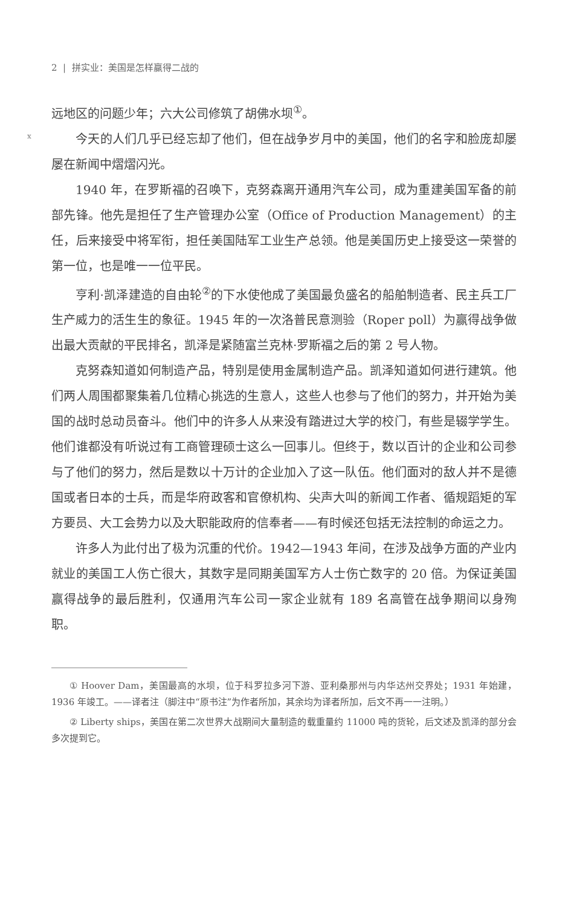x
2 | 拼实业：美国是怎样赢得二战的
远地区的问题少年；六大公司修筑了胡佛水坝<sup>①</sup>。
今天的人们几乎已经忘却了他们，但在战争岁月中的美国，他们的名字和脸庞却屡屡在新闻中熠熠闪光。
1940 年，在罗斯福的召唤下，克努森离开通用汽车公司，成为重建美国军备的前部先锋。他先是担任了生产管理办公室（Office of Production Management）的主任，后来接受中将军衔，担任美国陆军工业生产总领。他是美国历史上接受这一荣誉的第一位，也是唯一一位平民。
亨利·凯泽建造的自由轮<sup>②</sup>的下水使他成了美国最负盛名的船舶制造者、民主兵工厂生产威力的活生生的象征。1945 年的一次洛普民意测验（Roper poll）为赢得战争做出最大贡献的平民排名，凯泽是紧随富兰克林·罗斯福之后的第 2 号人物。
克努森知道如何制造产品，特别是使用金属制造产品。凯泽知道如何进行建筑。他们两人周围都聚集着几位精心挑选的生意人，这些人也参与了他们的努力，并开始为美国的战时总动员奋斗。他们中的许多人从来没有踏进过大学的校门，有些是辍学学生。他们谁都没有听说过有工商管理硕士这么一回事儿。但终于，数以百计的企业和公司参与了他们的努力，然后是数以十万计的企业加入了这一队伍。他们面对的敌人并不是德国或者日本的士兵，而是华府政客和官僚机构、尖声大叫的新闻工作者、循规蹈矩的军方要员、大工会势力以及大职能政府的信奉者——有时候还包括无法控制的命运之力。
许多人为此付出了极为沉重的代价。1942—1943 年间，在涉及战争方面的产业内就业的美国工人伤亡很大，其数字是同期美国军方人士伤亡数字的 20 倍。为保证美国赢得战争的最后胜利，仅通用汽车公司一家企业就有 189 名高管在战争期间以身殉职。
① Hoover Dam，美国最高的水坝，位于科罗拉多河下游、亚利桑那州与内华达州交界处；1931 年始建，1936 年竣工。——译者注（脚注中“原书注”为作者所加，其余均为译者所加，后文不再一一注明。）
② Liberty ships，美国在第二次世界大战期间大量制造的载重量约 11000 吨的货轮，后文述及凯泽的部分会多次提到它。